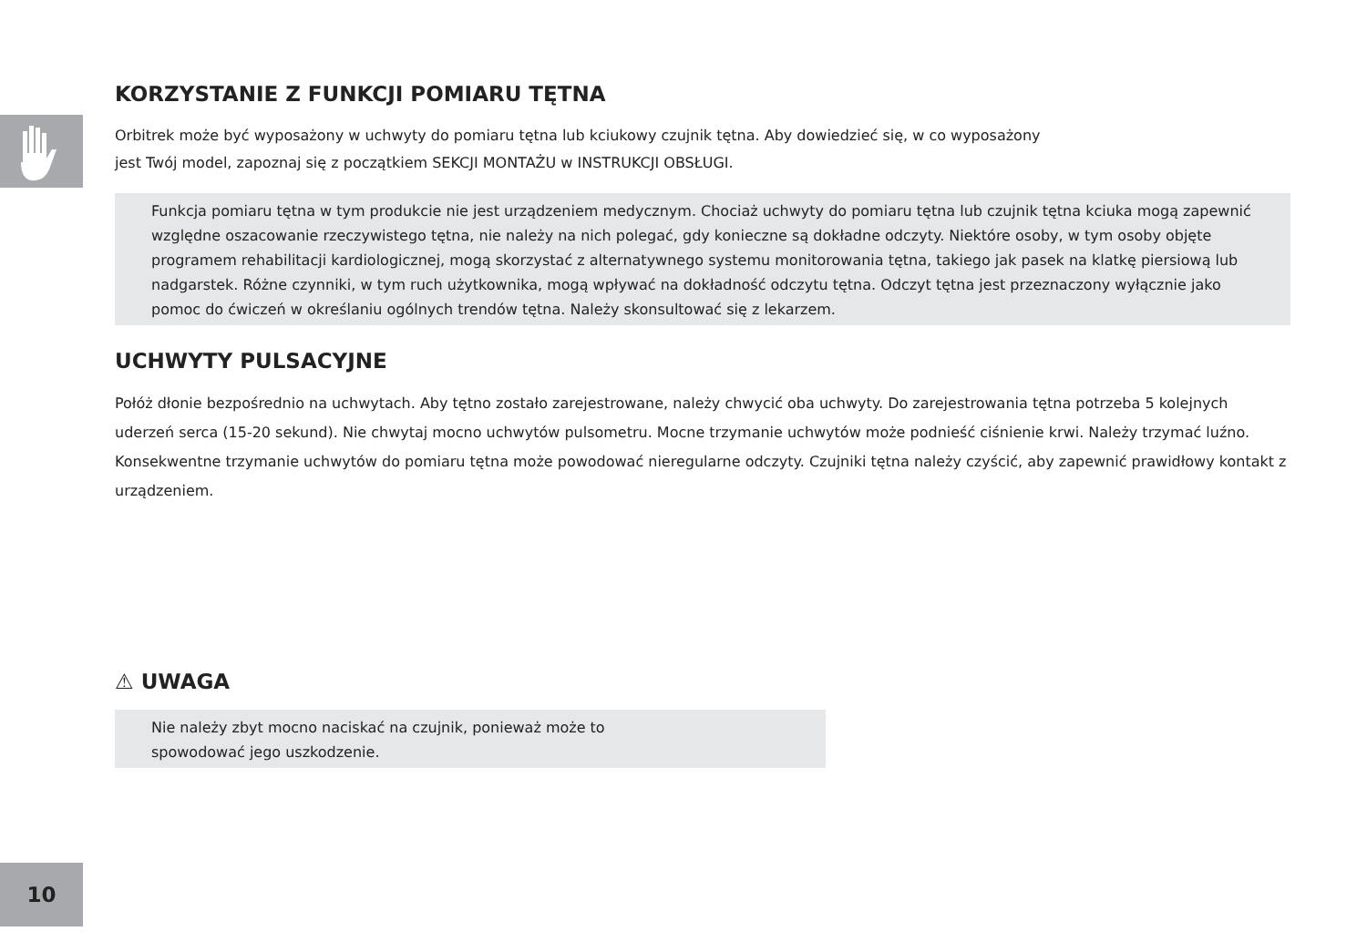KORZYSTANIE Z FUNKCJI POMIARU TĘTNA
Orbitrek może być wyposażony w uchwyty do pomiaru tętna lub kciukowy czujnik tętna. Aby dowiedzieć się, w co wyposażony
jest Twój model, zapoznaj się z początkiem SEKCJI MONTAŻU w INSTRUKCJI OBSŁUGI.
Funkcja pomiaru tętna w tym produkcie nie jest urządzeniem medycznym. Chociaż uchwyty do pomiaru tętna lub czujnik tętna kciuka mogą zapewnić względne oszacowanie rzeczywistego tętna, nie należy na nich polegać, gdy konieczne są dokładne odczyty. Niektóre osoby, w tym osoby objęte programem rehabilitacji kardiologicznej, mogą skorzystać z alternatywnego systemu monitorowania tętna, takiego jak pasek na klatkę piersiową lub nadgarstek. Różne czynniki, w tym ruch użytkownika, mogą wpływać na dokładność odczytu tętna. Odczyt tętna jest przeznaczony wyłącznie jako pomoc do ćwiczeń w określaniu ogólnych trendów tętna. Należy skonsultować się z lekarzem.
UCHWYTY PULSACYJNE
Połóż dłonie bezpośrednio na uchwytach. Aby tętno zostało zarejestrowane, należy chwycić oba uchwyty. Do zarejestrowania tętna potrzeba 5 kolejnych uderzeń serca (15-20 sekund). Nie chwytaj mocno uchwytów pulsometru. Mocne trzymanie uchwytów może podnieść ciśnienie krwi. Należy trzymać luźno. Konsekwentne trzymanie uchwytów do pomiaru tętna może powodować nieregularne odczyty. Czujniki tętna należy czyścić, aby zapewnić prawidłowy kontakt z urządzeniem.
⚠ UWAGA
Nie należy zbyt mocno naciskać na czujnik, ponieważ może to
spowodować jego uszkodzenie.
10